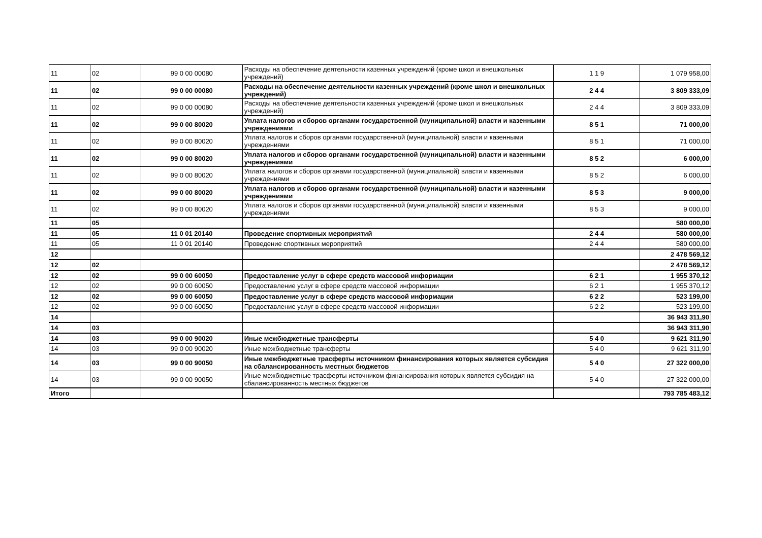| 11 | 02 | 99 0 00 00080 | Расходы на обеспечение деятельности казенных учреждений (кроме школ и внешкольных учреждений) | 1 1 9 | 1 079 958,00 |
| 11 | 02 | 99 0 00 00080 | Расходы на обеспечение деятельности казенных учреждений (кроме школ и внешкольных учреждений) | 2 4 4 | 3 809 333,09 |
| 11 | 02 | 99 0 00 00080 | Расходы на обеспечение деятельности казенных учреждений (кроме школ и внешкольных учреждений) | 2 4 4 | 3 809 333,09 |
| 11 | 02 | 99 0 00 80020 | Уплата налогов и сборов органами государственной (муниципальной) власти и казенными учреждениями | 8 5 1 | 71 000,00 |
| 11 | 02 | 99 0 00 80020 | Уплата налогов и сборов органами государственной (муниципальной) власти и казенными учреждениями | 8 5 1 | 71 000,00 |
| 11 | 02 | 99 0 00 80020 | Уплата налогов и сборов органами государственной (муниципальной) власти и казенными учреждениями | 8 5 2 | 6 000,00 |
| 11 | 02 | 99 0 00 80020 | Уплата налогов и сборов органами государственной (муниципальной) власти и казенными учреждениями | 8 5 2 | 6 000,00 |
| 11 | 02 | 99 0 00 80020 | Уплата налогов и сборов органами государственной (муниципальной) власти и казенными учреждениями | 8 5 3 | 9 000,00 |
| 11 | 02 | 99 0 00 80020 | Уплата налогов и сборов органами государственной (муниципальной) власти и казенными учреждениями | 8 5 3 | 9 000,00 |
| 11 | 05 | | | | 580 000,00 |
| 11 | 05 | 11 0 01 20140 | Проведение спортивных мероприятий | 2 4 4 | 580 000,00 |
| 11 | 05 | 11 0 01 20140 | Проведение спортивных мероприятий | 2 4 4 | 580 000,00 |
| 12 | | | | | 2 478 569,12 |
| 12 | 02 | | | | 2 478 569,12 |
| 12 | 02 | 99 0 00 60050 | Предоставление услуг в сфере средств массовой информации | 6 2 1 | 1 955 370,12 |
| 12 | 02 | 99 0 00 60050 | Предоставление услуг в сфере средств массовой информации | 6 2 1 | 1 955 370,12 |
| 12 | 02 | 99 0 00 60050 | Предоставление услуг в сфере средств массовой информации | 6 2 2 | 523 199,00 |
| 12 | 02 | 99 0 00 60050 | Предоставление услуг в сфере средств массовой информации | 6 2 2 | 523 199,00 |
| 14 | | | | | 36 943 311,90 |
| 14 | 03 | | | | 36 943 311,90 |
| 14 | 03 | 99 0 00 90020 | Иные межбюджетные трансферты | 5 4 0 | 9 621 311,90 |
| 14 | 03 | 99 0 00 90020 | Иные межбюджетные трансферты | 5 4 0 | 9 621 311,90 |
| 14 | 03 | 99 0 00 90050 | Иные межбюджетные трасферты источником финансирования которых является субсидия на сбалансированность местных бюджетов | 5 4 0 | 27 322 000,00 |
| 14 | 03 | 99 0 00 90050 | Иные межбюджетные трасферты источником финансирования которых является субсидия на сбалансированность местных бюджетов | 5 4 0 | 27 322 000,00 |
| Итого | | | | | 793 785 483,12 |